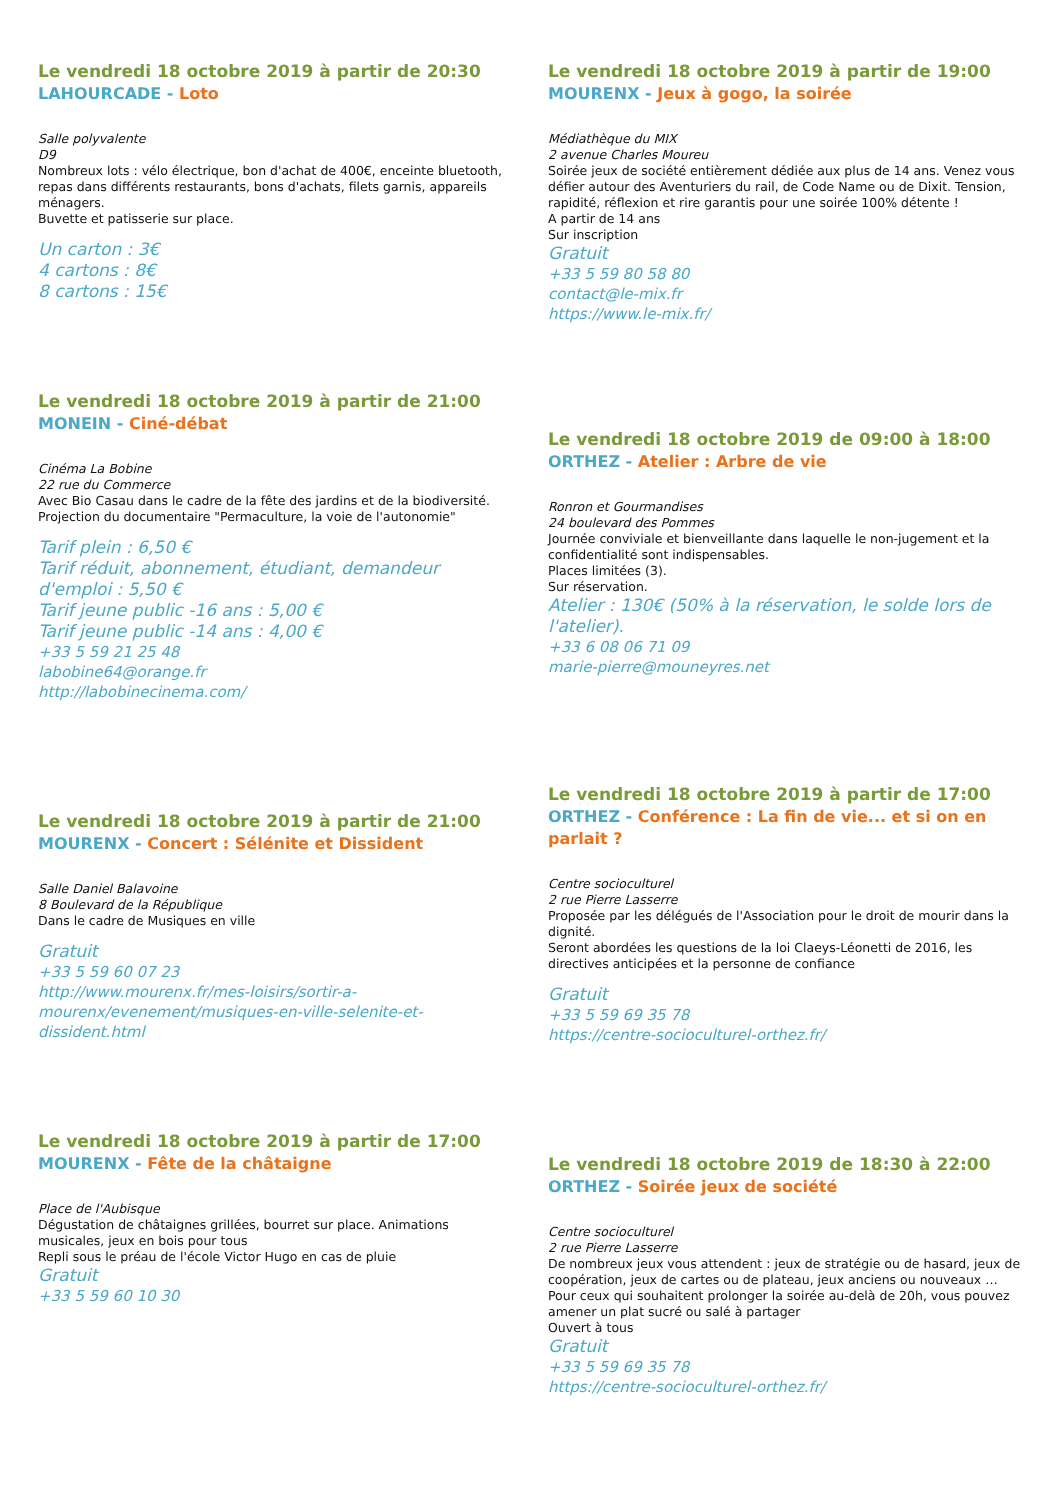Le vendredi 18 octobre 2019 à partir de 20:30
LAHOURCADE - Loto
Salle polyvalente
D9
Nombreux lots : vélo électrique, bon d'achat de 400€, enceinte bluetooth, repas dans différents restaurants, bons d'achats, filets garnis, appareils ménagers.
Buvette et patisserie sur place.
Un carton : 3€
4 cartons : 8€
8 cartons : 15€
Le vendredi 18 octobre 2019 à partir de 21:00
MONEIN - Ciné-débat
Cinéma La Bobine
22 rue du Commerce
Avec Bio Casau dans le cadre de la fête des jardins et de la biodiversité.
Projection du documentaire "Permaculture, la voie de l'autonomie"
Tarif plein : 6,50 €
Tarif réduit, abonnement, étudiant, demandeur d'emploi : 5,50 €
Tarif jeune public -16 ans : 5,00 €
Tarif jeune public -14 ans : 4,00 €
+33 5 59 21 25 48
labobine64@orange.fr
http://labobinecinema.com/
Le vendredi 18 octobre 2019 à partir de 21:00
MOURENX - Concert : Sélénite et Dissident
Salle Daniel Balavoine
8 Boulevard de la République
Dans le cadre de Musiques en ville
Gratuit
+33 5 59 60 07 23
http://www.mourenx.fr/mes-loisirs/sortir-a-mourenx/evenement/musiques-en-ville-selenite-et-dissident.html
Le vendredi 18 octobre 2019 à partir de 17:00
MOURENX - Fête de la châtaigne
Place de l'Aubisque
Dégustation de châtaignes grillées, bourret sur place. Animations musicales, jeux en bois pour tous
Repli sous le préau de l'école Victor Hugo en cas de pluie
Gratuit
+33 5 59 60 10 30
Le vendredi 18 octobre 2019 à partir de 19:00
MOURENX - Jeux à gogo, la soirée
Médiathèque du MIX
2 avenue Charles Moureu
Soirée jeux de société entièrement dédiée aux plus de 14 ans. Venez vous défier autour des Aventuriers du rail, de Code Name ou de Dixit. Tension, rapidité, réflexion et rire garantis pour une soirée 100% détente !
A partir de 14 ans
Sur inscription
Gratuit
+33 5 59 80 58 80
contact@le-mix.fr
https://www.le-mix.fr/
Le vendredi 18 octobre 2019 de 09:00 à 18:00
ORTHEZ - Atelier : Arbre de vie
Ronron et Gourmandises
24 boulevard des Pommes
Journée conviviale et bienveillante dans laquelle le non-jugement et la confidentialité sont indispensables.
Places limitées (3).
Sur réservation.
Atelier : 130€ (50% à la réservation, le solde lors de l'atelier).
+33 6 08 06 71 09
marie-pierre@mouneyres.net
Le vendredi 18 octobre 2019 à partir de 17:00
ORTHEZ - Conférence : La fin de vie... et si on en parlait ?
Centre socioculturel
2 rue Pierre Lasserre
Proposée par les délégués de l'Association pour le droit de mourir dans la dignité.
Seront abordées les questions de la loi Claeys-Léonetti de 2016, les directives anticipées et la personne de confiance
Gratuit
+33 5 59 69 35 78
https://centre-socioculturel-orthez.fr/
Le vendredi 18 octobre 2019 de 18:30 à 22:00
ORTHEZ - Soirée jeux de société
Centre socioculturel
2 rue Pierre Lasserre
De nombreux jeux vous attendent : jeux de stratégie ou de hasard, jeux de coopération, jeux de cartes ou de plateau, jeux anciens ou nouveaux …
Pour ceux qui souhaitent prolonger la soirée au-delà de 20h, vous pouvez amener un plat sucré ou salé à partager
Ouvert à tous
Gratuit
+33 5 59 69 35 78
https://centre-socioculturel-orthez.fr/